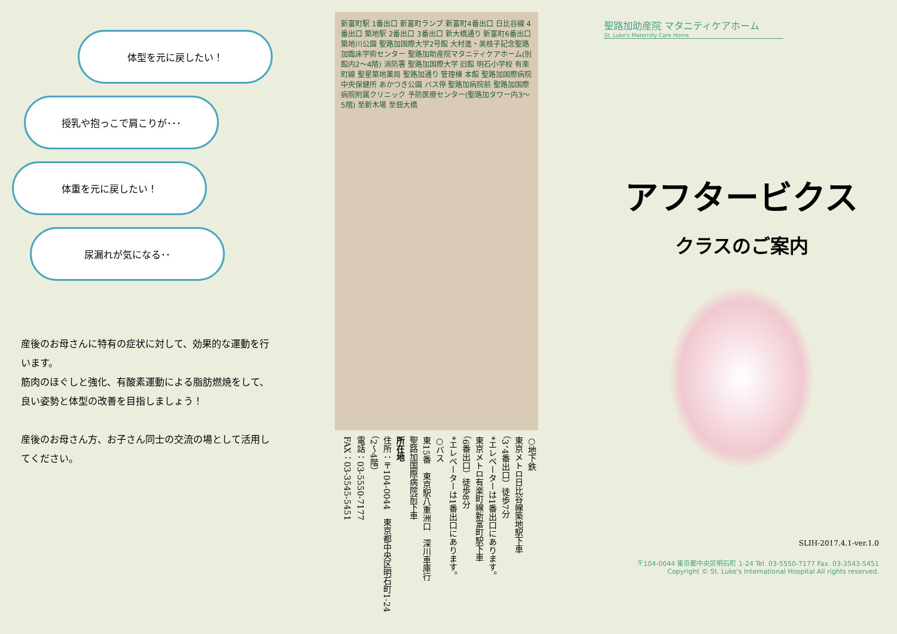体型を元に戻したい！
授乳や抱っこで肩こりが･･･
体重を元に戻したい！
尿漏れが気になる･･
産後のお母さんに特有の症状に対して、効果的な運動を行います。
筋肉のほぐしと強化、有酸素運動による脂肪燃焼をして、良い姿勢と体型の改善を目指しましょう！
産後のお母さん方、お子さん同士の交流の場として活用してください。
新富町駅 1番出口 新富町ランプ 新富町4番出口 日比谷線 4番出口 築地駅 2番出口 3番出口 新大橋通り 新富町6番出口 築地川公園 聖路加国際大学2号館 大村進・美枝子記念聖路加臨床学術センター 聖路加助産院マタニティケアホーム(別館内2～4階) 消防署 聖路加国際大学 旧館 明石小学校 有楽町線 聖星築地薬局 聖路加通り 管理棟 本館 聖路加国際病院 中央保健所 あかつき公園 バス停 聖路加病院前 聖路加国際病院附属クリニック 予防医療センター(聖路加タワー内3～5階) 至新木場 至佃大橋
○地下鉄
東京メトロ日比谷線築地駅下車
（3、4番出口）徒歩7分
*エレベーターは1番出口にあります。
東京メトロ有楽町線新富町駅下車
（6番出口）徒歩8分
*エレベーターは1番出口にあります。
○バス
東15番　東京駅八重洲口　深川車庫行
聖路加国際病院前下車
所在地
住所：〒104-0044　東京都中央区明石町1-24
（2～4階）
電話：03-5550-7177
FAX：03-3545-5451
聖路加助産院 マタニティケアホーム
St. Luke's Maternity Care Home
アフタービクス
クラスのご案内
SLIH-2017.4.1-ver.1.0
〒104-0044 東京都中央区明石町 1-24 Tel. 03-5550-7177 Fax. 03-3543-5451
Copyright © St. Luke's International Hospital All rights reserved.